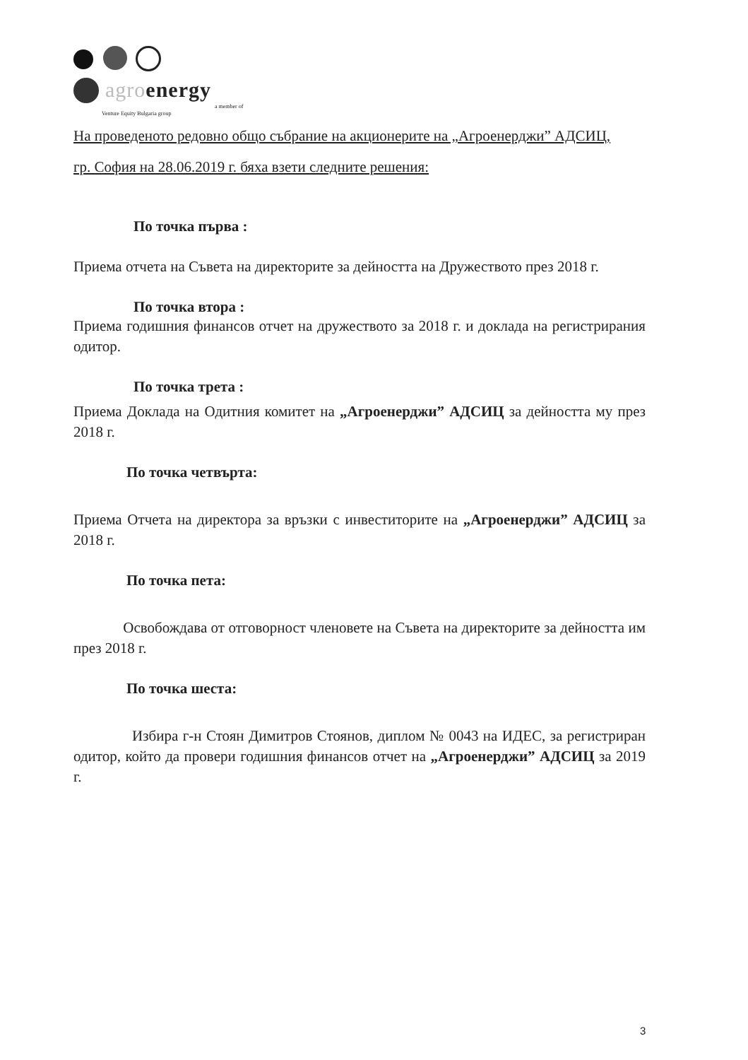agro energy
a member of
Venture Equity Bulgaria group
На проведеното редовно общо събрание на акционерите на „Агроенерджи” АДСИЦ,
гр. София на 28.06.2019 г. бяха взети следните решения:
По точка първа :
Приема отчета на Съвета на директорите за дейността на Дружеството през 2018 г.
По точка втора :
Приема годишния финансов отчет на дружеството за 2018 г. и доклада на регистрирания одитор.
По точка трета :
Приема Доклада на Одитния комитет на „Агроенерджи” АДСИЦ за дейността му през 2018 г.
По точка четвърта:
Приема Отчета на директора за връзки с инвеститорите на „Агроенерджи” АДСИЦ за 2018 г.
По точка пета:
Освобождава от отговорност членовете на Съвета на директорите за дейността им през 2018 г.
По точка шеста:
Избира г-н Стоян Димитров Стоянов, диплом № 0043 на ИДЕС, за регистриран одитор, който да провери годишния финансов отчет на „Агроенерджи” АДСИЦ за 2019 г.
3